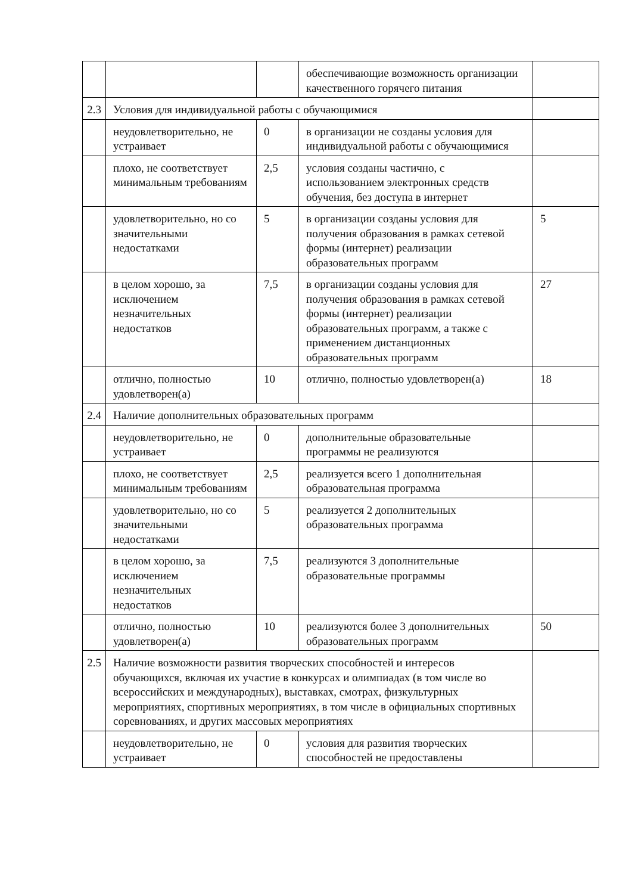| | | | обеспечивающие возможность организации качественного горячего питания | |
| 2.3 | Условия для индивидуальной работы с обучающимися | | | |
| | неудовлетворительно, не устраивает | 0 | в организации не созданы условия для индивидуальной работы с обучающимися | |
| | плохо, не соответствует минимальным требованиям | 2,5 | условия созданы частично, с использованием электронных средств обучения, без доступа в интернет | |
| | удовлетворительно, но со значительными недостатками | 5 | в организации созданы условия для получения образования в рамках сетевой формы (интернет) реализации образовательных программ | 5 |
| | в целом хорошо, за исключением незначительных недостатков | 7,5 | в организации созданы условия для получения образования в рамках сетевой формы (интернет) реализации образовательных программ, а также с применением дистанционных образовательных программ | 27 |
| | отлично, полностью удовлетворен(а) | 10 | отлично, полностью удовлетворен(а) | 18 |
| 2.4 | Наличие дополнительных образовательных программ | | | |
| | неудовлетворительно, не устраивает | 0 | дополнительные образовательные программы не реализуются | |
| | плохо, не соответствует минимальным требованиям | 2,5 | реализуется всего 1 дополнительная образовательная программа | |
| | удовлетворительно, но со значительными недостатками | 5 | реализуется 2 дополнительных образовательных программа | |
| | в целом хорошо, за исключением незначительных недостатков | 7,5 | реализуются 3 дополнительные образовательные программы | |
| | отлично, полностью удовлетворен(а) | 10 | реализуются более 3 дополнительных образовательных программ | 50 |
| 2.5 | Наличие возможности развития творческих способностей и интересов обучающихся, включая их участие в конкурсах и олимпиадах (в том числе во всероссийских и международных), выставках, смотрах, физкультурных мероприятиях, спортивных мероприятиях, в том числе в официальных спортивных соревнованиях, и других массовых мероприятиях | | | |
| | неудовлетворительно, не устраивает | 0 | условия для развития творческих способностей не предоставлены | |